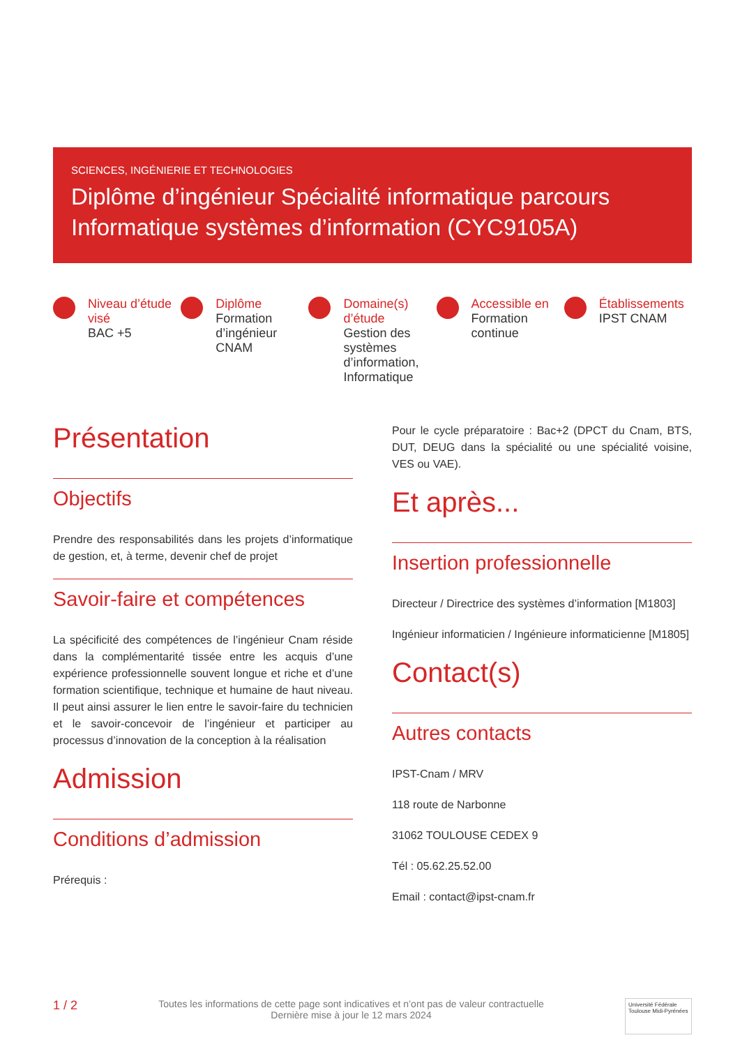SCIENCES, INGÉNIERIE ET TECHNOLOGIES
Diplôme d’ingénieur Spécialité informatique parcours Informatique systèmes d’information (CYC9105A)
Niveau d’étude visé
BAC +5
Diplôme
Formation d’ingénieur CNAM
Domaine(s) d’étude
Gestion des systèmes d’information, Informatique
Accessible en
Formation continue
Établissements
IPST CNAM
Présentation
Objectifs
Prendre des responsabilités dans les projets d’informatique de gestion, et, à terme, devenir chef de projet
Savoir-faire et compétences
La spécificité des compétences de l’ingénieur Cnam réside dans la complémentarité tissée entre les acquis d’une expérience professionnelle souvent longue et riche et d’une formation scientifique, technique et humaine de haut niveau. Il peut ainsi assurer le lien entre le savoir-faire du technicien et le savoir-concevoir de l’ingénieur et participer au processus d’innovation de la conception à la réalisation
Admission
Conditions d’admission
Prérequis :
Pour le cycle préparatoire : Bac+2 (DPCT du Cnam, BTS, DUT, DEUG dans la spécialité ou une spécialité voisine, VES ou VAE).
Et après...
Insertion professionnelle
Directeur / Directrice des systèmes d’information [M1803]
Ingénieur informaticien / Ingénieure informaticienne [M1805]
Contact(s)
Autres contacts
IPST-Cnam / MRV
118 route de Narbonne
31062 TOULOUSE CEDEX 9
Tél : 05.62.25.52.00
Email : contact@ipst-cnam.fr
1 / 2
Toutes les informations de cette page sont indicatives et n’ont pas de valeur contractuelle
Dernière mise à jour le 12 mars 2024
Université Fédérale
Toulouse Midi-Pyrénées